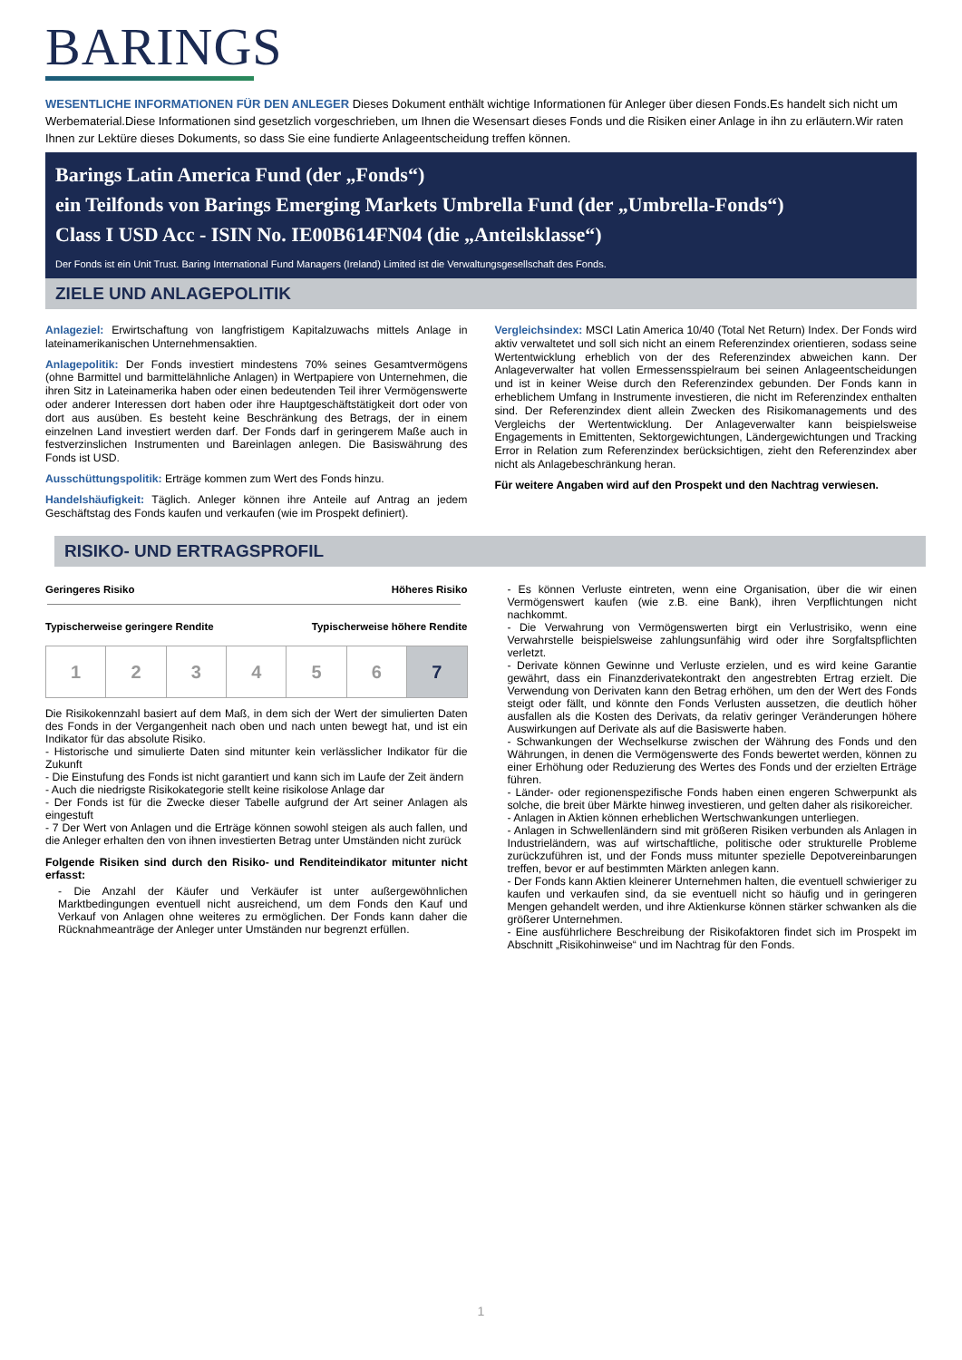BARINGS
WESENTLICHE INFORMATIONEN FÜR DEN ANLEGER Dieses Dokument enthält wichtige Informationen für Anleger über diesen Fonds.Es handelt sich nicht um Werbematerial.Diese Informationen sind gesetzlich vorgeschrieben, um Ihnen die Wesensart dieses Fonds und die Risiken einer Anlage in ihn zu erläutern.Wir raten Ihnen zur Lektüre dieses Dokuments, so dass Sie eine fundierte Anlageentscheidung treffen können.
Barings Latin America Fund (der „Fonds“)
ein Teilfonds von Barings Emerging Markets Umbrella Fund (der „Umbrella-Fonds“)
Class I USD Acc - ISIN No. IE00B614FN04 (die „Anteilsklasse“)
Der Fonds ist ein Unit Trust. Baring International Fund Managers (Ireland) Limited ist die Verwaltungsgesellschaft des Fonds.
ZIELE UND ANLAGEPOLITIK
Anlageziel: Erwirtschaftung von langfristigem Kapitalzuwachs mittels Anlage in lateinamerikanischen Unternehmensaktien.
Anlagepolitik: Der Fonds investiert mindestens 70% seines Gesamtvermögens (ohne Barmittel und barmittelähnliche Anlagen) in Wertpapiere von Unternehmen, die ihren Sitz in Lateinamerika haben oder einen bedeutenden Teil ihrer Vermögenswerte oder anderer Interessen dort haben oder ihre Hauptgeschäftstätigkeit dort oder von dort aus ausüben. Es besteht keine Beschränkung des Betrags, der in einem einzelnen Land investiert werden darf. Der Fonds darf in geringerem Maße auch in festverzinslichen Instrumenten und Bareinlagen anlegen. Die Basiswährung des Fonds ist USD.
Ausschüttungspolitik: Erträge kommen zum Wert des Fonds hinzu.
Handelshäufigkeit: Täglich. Anleger können ihre Anteile auf Antrag an jedem Geschäftstag des Fonds kaufen und verkaufen (wie im Prospekt definiert).
Vergleichsindex: MSCI Latin America 10/40 (Total Net Return) Index. Der Fonds wird aktiv verwaltetet und soll sich nicht an einem Referenzindex orientieren, sodass seine Wertentwicklung erheblich von der des Referenzindex abweichen kann. Der Anlageverwalter hat vollen Ermessensspielraum bei seinen Anlageentscheidungen und ist in keiner Weise durch den Referenzindex gebunden. Der Fonds kann in erheblichem Umfang in Instrumente investieren, die nicht im Referenzindex enthalten sind. Der Referenzindex dient allein Zwecken des Risikomanagements und des Vergleichs der Wertentwicklung. Der Anlageverwalter kann beispielsweise Engagements in Emittenten, Sektorgewichtungen, Ländergewichtungen und Tracking Error in Relation zum Referenzindex berücksichtigen, zieht den Referenzindex aber nicht als Anlagebeschränkung heran.
Für weitere Angaben wird auf den Prospekt und den Nachtrag verwiesen.
RISIKO- UND ERTRAGSPROFIL
Geringeres Risiko Höheres Risiko
Typischerweise geringere Rendite Typischerweise höhere Rendite
| 1 | 2 | 3 | 4 | 5 | 6 | 7 |
Die Risikokennzahl basiert auf dem Maß, in dem sich der Wert der simulierten Daten des Fonds in der Vergangenheit nach oben und nach unten bewegt hat, und ist ein Indikator für das absolute Risiko.
- Historische und simulierte Daten sind mitunter kein verlässlicher Indikator für die Zukunft
- Die Einstufung des Fonds ist nicht garantiert und kann sich im Laufe der Zeit ändern
- Auch die niedrigste Risikokategorie stellt keine risikolose Anlage dar
- Der Fonds ist für die Zwecke dieser Tabelle aufgrund der Art seiner Anlagen als eingestuft
- 7 Der Wert von Anlagen und die Erträge können sowohl steigen als auch fallen, und die Anleger erhalten den von ihnen investierten Betrag unter Umständen nicht zurück
Folgende Risiken sind durch den Risiko- und Renditeindikator mitunter nicht erfasst:
- Die Anzahl der Käufer und Verkäufer ist unter außergewöhnlichen Marktbedingungen eventuell nicht ausreichend, um dem Fonds den Kauf und Verkauf von Anlagen ohne weiteres zu ermöglichen. Der Fonds kann daher die Rücknahmeanträge der Anleger unter Umständen nur begrenzt erfüllen.
- Es können Verluste eintreten, wenn eine Organisation, über die wir einen Vermögenswert kaufen (wie z.B. eine Bank), ihren Verpflichtungen nicht nachkommt.
- Die Verwahrung von Vermögenswerten birgt ein Verlustrisiko, wenn eine Verwahrstelle beispielsweise zahlungsunfähig wird oder ihre Sorgfaltspflichten verletzt.
- Derivate können Gewinne und Verluste erzielen, und es wird keine Garantie gewährt, dass ein Finanzderivatekontrakt den angestrebten Ertrag erzielt. Die Verwendung von Derivaten kann den Betrag erhöhen, um den der Wert des Fonds steigt oder fällt, und könnte den Fonds Verlusten aussetzen, die deutlich höher ausfallen als die Kosten des Derivats, da relativ geringer Veränderungen höhere Auswirkungen auf Derivate als auf die Basiswerte haben.
- Schwankungen der Wechselkurse zwischen der Währung des Fonds und den Währungen, in denen die Vermögenswerte des Fonds bewertet werden, können zu einer Erhöhung oder Reduzierung des Wertes des Fonds und der erzielten Erträge führen.
- Länder- oder regionenspezifische Fonds haben einen engeren Schwerpunkt als solche, die breit über Märkte hinweg investieren, und gelten daher als risikoreicher.
- Anlagen in Aktien können erheblichen Wertschwankungen unterliegen.
- Anlagen in Schwellenländern sind mit größeren Risiken verbunden als Anlagen in Industrieländern, was auf wirtschaftliche, politische oder strukturelle Probleme zurückzuführen ist, und der Fonds muss mitunter spezielle Depotvereinbarungen treffen, bevor er auf bestimmten Märkten anlegen kann.
- Der Fonds kann Aktien kleinerer Unternehmen halten, die eventuell schwieriger zu kaufen und verkaufen sind, da sie eventuell nicht so häufig und in geringeren Mengen gehandelt werden, und ihre Aktienkurse können stärker schwanken als die größerer Unternehmen.
- Eine ausführlichere Beschreibung der Risikofaktoren findet sich im Prospekt im Abschnitt „Risikohinweise“ und im Nachtrag für den Fonds.
1